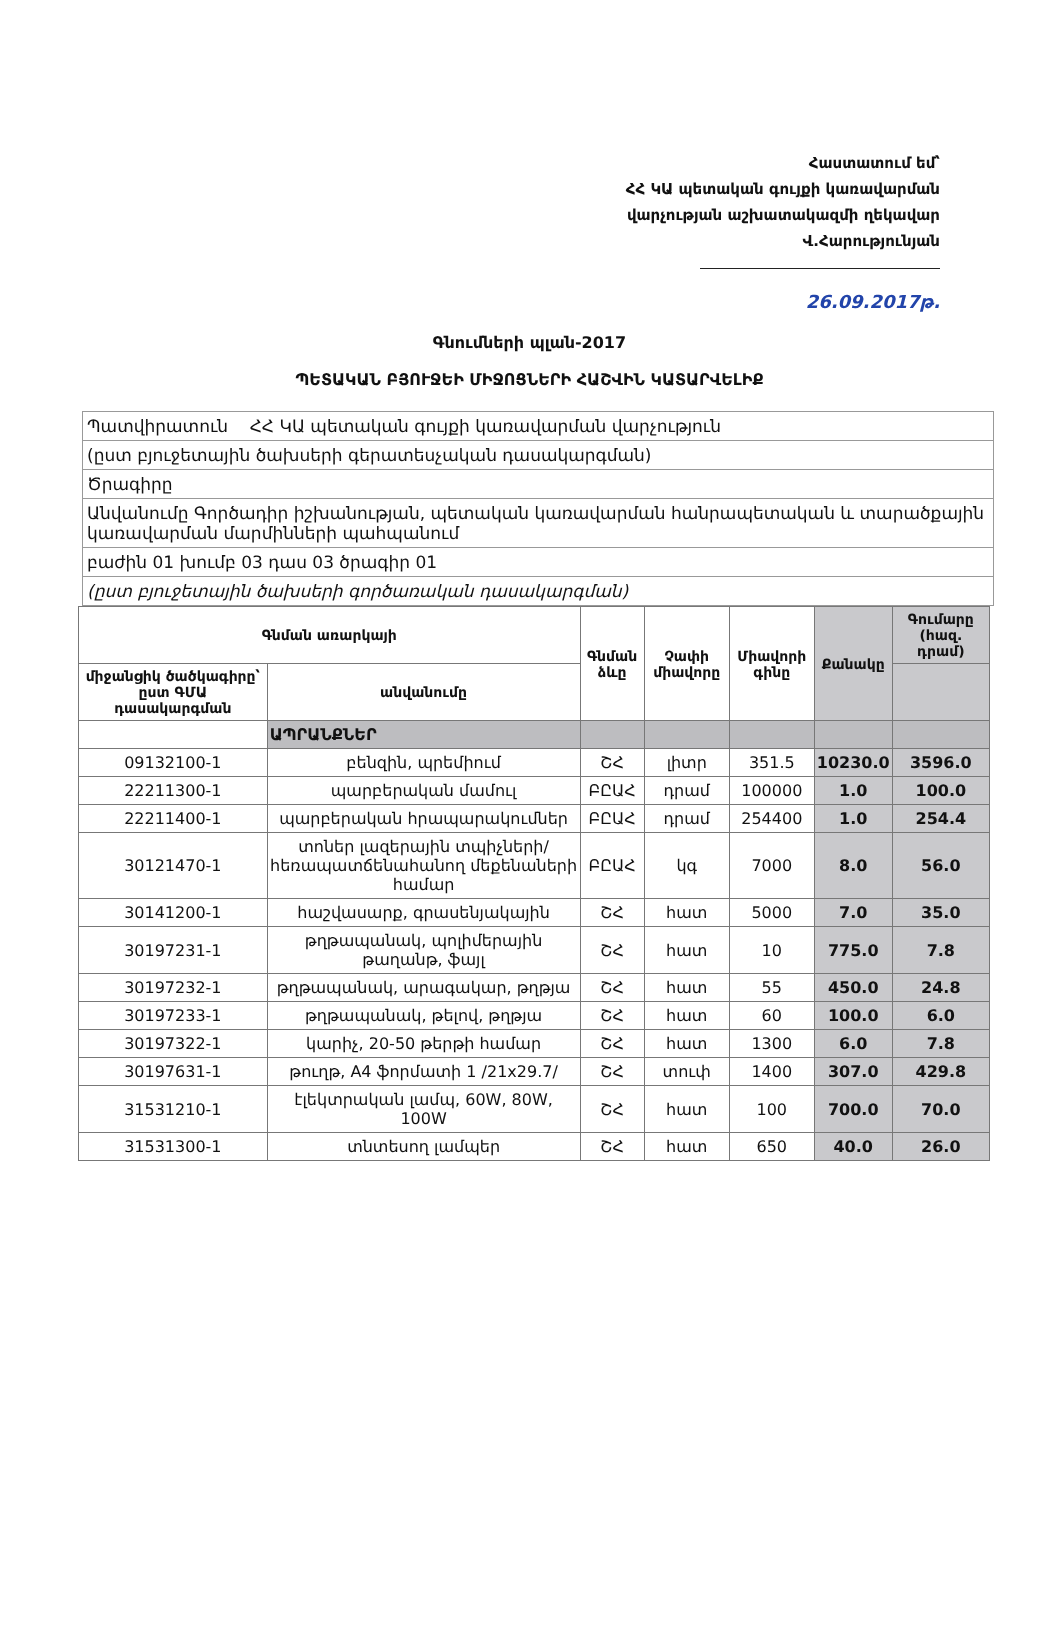Հաստատում եմ՝
ՀՀ ԿԱ պետական գույքի կառավարման
վարչության աշխատակազմի ղեկավար
Վ.Հարությունյան
26.09.2017թ.
Գնումների պլան-2017
ՊԵՏԱԿԱՆ ԲՅՈՒՋԵԻ ՄԻՋՈՑՆԵՐԻ ՀԱՇՎԻՆ ԿԱՏԱՐՎԵԼԻՔ
| Պատվիրատուն ՀՀ ԿԱ պետական գույքի կառավարման վարչություն |
| (ըստ բյուջետային ծախսերի գերատեսչական դասակարգման) |
| Ծրագիրը |
| Անվանումը Գործադիր իշխանության, պետական կառավարման հանրապետական և տարածքային կառավարման մարմինների պահպանում |
| բաժին 01 խումբ 03 դաս 03 ծրագիր 01 |
| (ըստ բյուջետային ծախսերի գործառական դասակարգման) |
| Գնման առարկայի | | Գնման ձևը | Չափի միավորը | Միավորի գինը | Քանակը | Գումարը (հազ. դրամ) |
| --- | --- | --- | --- | --- | --- | --- |
| միջանցիկ ծածկագիրը՝ ըստ ԳՄԱ դասակարգման | անվանումը | | | | | |
| | ԱՊՐԱՆՔՆԵՐ | | | | | |
| 09132100-1 | բենզին, պրեմիում | ՇՀ | լիտր | 351.5 | 10230.0 | 3596.0 |
| 22211300-1 | պարբերական մամուլ | ԲԸԱՀ | դրամ | 100000 | 1.0 | 100.0 |
| 22211400-1 | պարբերական հրապարակումներ | ԲԸԱՀ | դրամ | 254400 | 1.0 | 254.4 |
| 30121470-1 | տոներ լազերային տպիչների/հեռապատճենահանող մեքենաների համար | ԲԸԱՀ | կգ | 7000 | 8.0 | 56.0 |
| 30141200-1 | հաշվասարք, գրասենյակային | ՇՀ | հատ | 5000 | 7.0 | 35.0 |
| 30197231-1 | թղթապանակ, պոլիմերային թաղանթ, ֆայլ | ՇՀ | հատ | 10 | 775.0 | 7.8 |
| 30197232-1 | թղթապանակ, արագակար, թղթյա | ՇՀ | հատ | 55 | 450.0 | 24.8 |
| 30197233-1 | թղթապանակ, թելով, թղթյա | ՇՀ | հատ | 60 | 100.0 | 6.0 |
| 30197322-1 | կարիչ, 20-50 թերթի համար | ՇՀ | հատ | 1300 | 6.0 | 7.8 |
| 30197631-1 | թուղթ, A4 ֆորմատի 1 /21x29.7/ | ՇՀ | տուփ | 1400 | 307.0 | 429.8 |
| 31531210-1 | էլեկտրական լամպ, 60W, 80W, 100W | ՇՀ | հատ | 100 | 700.0 | 70.0 |
| 31531300-1 | տնտեսող լամպեր | ՇՀ | հատ | 650 | 40.0 | 26.0 |